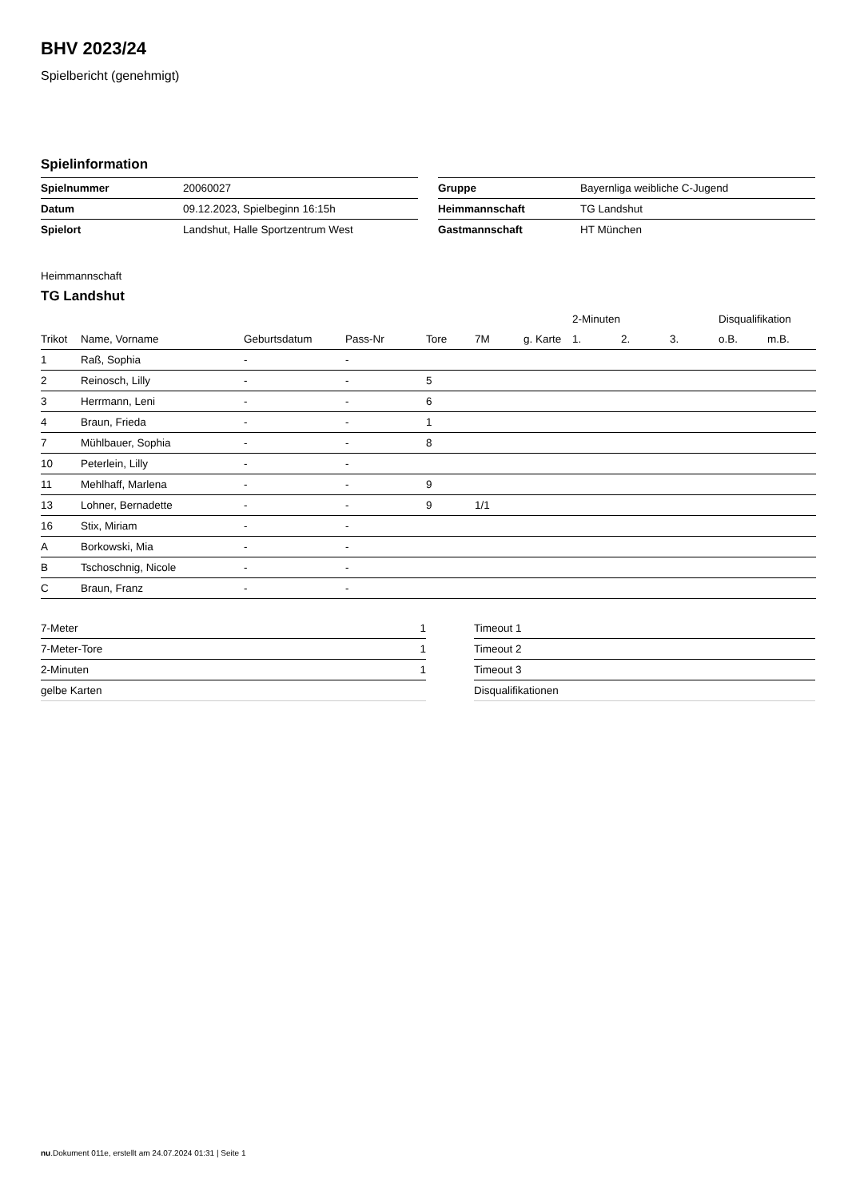BHV 2023/24
Spielbericht (genehmigt)
Spielinformation
| Spielnummer | 20060027 |
| Datum | 09.12.2023, Spielbeginn 16:15h |
| Spielort | Landshut, Halle Sportzentrum West |
| Gruppe | Bayernliga weibliche C-Jugend |
| Heimmannschaft | TG Landshut |
| Gastmannschaft | HT München |
Heimmannschaft
TG Landshut
| | | | | | | | 2-Minuten | | | Disqualifikation | |
| --- | --- | --- | --- | --- | --- | --- | --- | --- | --- | --- | --- |
| Trikot | Name, Vorname | Geburtsdatum | Pass-Nr | Tore | 7M | g. Karte | 1. | 2. | 3. | o.B. | m.B. |
| 1 | Raß, Sophia | - | - | | | | | | | | |
| 2 | Reinosch, Lilly | - | - | 5 | | | | | | | |
| 3 | Herrmann, Leni | - | - | 6 | | | | | | | |
| 4 | Braun, Frieda | - | - | 1 | | | | | | | |
| 7 | Mühlbauer, Sophia | - | - | 8 | | | | | | | |
| 10 | Peterlein, Lilly | - | - | | | | | | | | |
| 11 | Mehlhaff, Marlena | - | - | 9 | | | | | | | |
| 13 | Lohner, Bernadette | - | - | 9 | 1/1 | | | | | | |
| 16 | Stix, Miriam | - | - | | | | | | | | |
| A | Borkowski, Mia | - | - | | | | | | | | |
| B | Tschoschnig, Nicole | - | - | | | | | | | | |
| C | Braun, Franz | - | - | | | | | | | | |
| 7-Meter | 1 |
| 7-Meter-Tore | 1 |
| 2-Minuten | 1 |
| gelbe Karten | |
| Timeout 1 |
| Timeout 2 |
| Timeout 3 |
| Disqualifikationen |
nu.Dokument 011e, erstellt am 24.07.2024 01:31 | Seite 1